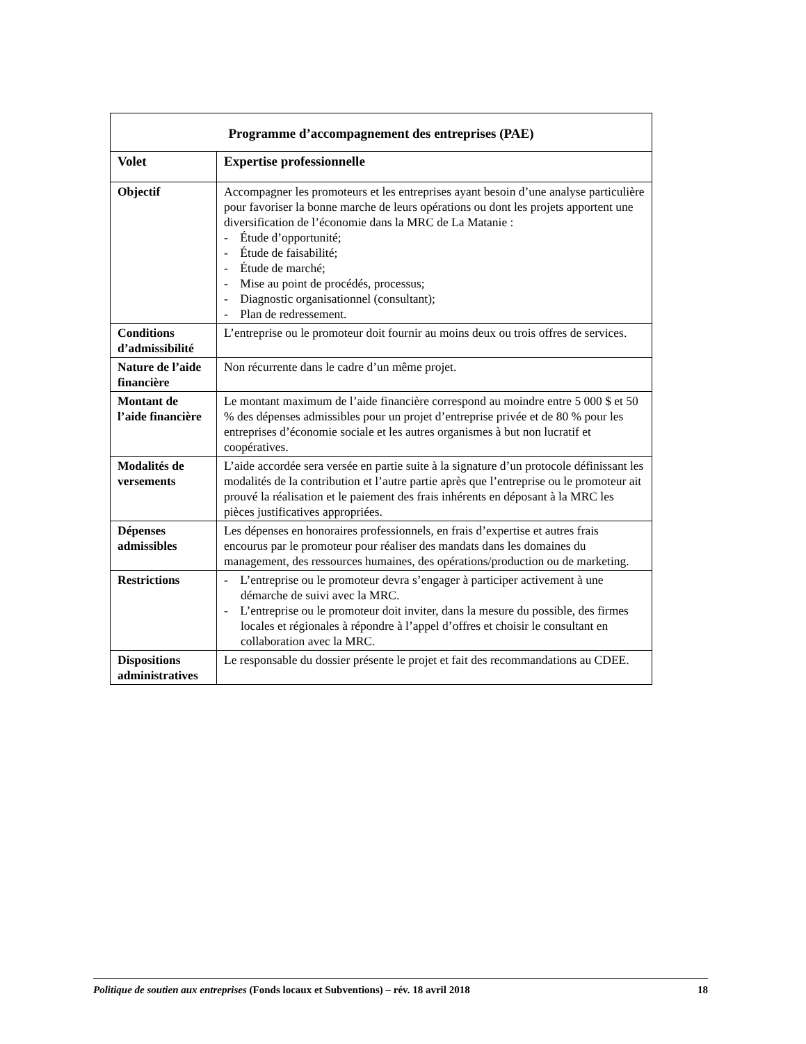| Programme d’accompagnement des entreprises (PAE) | |
| --- | --- |
| Volet | Expertise professionnelle |
| Objectif | Accompagner les promoteurs et les entreprises ayant besoin d’une analyse particulière pour favoriser la bonne marche de leurs opérations ou dont les projets apportent une diversification de l’économie dans la MRC de La Matanie : - Étude d’opportunité; - Étude de faisabilité; - Étude de marché; - Mise au point de procédés, processus; - Diagnostic organisationnel (consultant); - Plan de redressement. |
| Conditions d’admissibilité | L’entreprise ou le promoteur doit fournir au moins deux ou trois offres de services. |
| Nature de l’aide financière | Non récurrente dans le cadre d’un même projet. |
| Montant de l’aide financière | Le montant maximum de l’aide financière correspond au moindre entre 5 000 $ et 50 % des dépenses admissibles pour un projet d’entreprise privée et de 80 % pour les entreprises d’économie sociale et les autres organismes à but non lucratif et coopératives. |
| Modalités de versements | L’aide accordée sera versée en partie suite à la signature d’un protocole définissant les modalités de la contribution et l’autre partie après que l’entreprise ou le promoteur ait prouvé la réalisation et le paiement des frais inhérents en déposant à la MRC les pièces justificatives appropriées. |
| Dépenses admissibles | Les dépenses en honoraires professionnels, en frais d’expertise et autres frais encourus par le promoteur pour réaliser des mandats dans les domaines du management, des ressources humaines, des opérations/production ou de marketing. |
| Restrictions | - L’entreprise ou le promoteur devra s’engager à participer activement à une démarche de suivi avec la MRC. - L’entreprise ou le promoteur doit inviter, dans la mesure du possible, des firmes locales et régionales à répondre à l’appel d’offres et choisir le consultant en collaboration avec la MRC. |
| Dispositions administratives | Le responsable du dossier présente le projet et fait des recommandations au CDEE. |
Politique de soutien aux entreprises (Fonds locaux et Subventions) – rév. 18 avril 2018 18